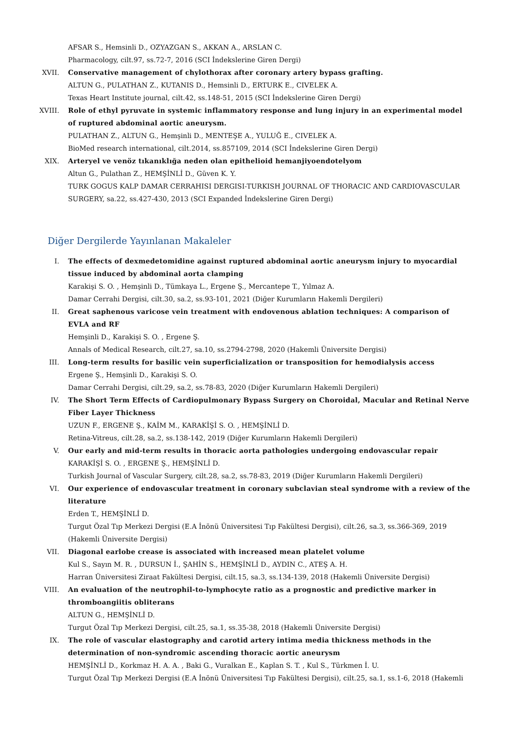AFSAR S., Hemsinli D., OZYAZGAN S., AKKAN A., ARSLAN C.
Pharmacology, cilt.97, ss.72-7, 2016 (SCI İndekslerine Giren Dergi)
XVII. Conservative management of chylothorax after coronary artery bypass grafting.
ALTUN G., PULATHAN Z., KUTANIS D., Hemsinli D., ERTURK E., CIVELEK A.
Texas Heart Institute journal, cilt.42, ss.148-51, 2015 (SCI İndekslerine Giren Dergi)
XVIII. Role of ethyl pyruvate in systemic inflammatory response and lung injury in an experimental model of ruptured abdominal aortic aneurysm.
PULATHAN Z., ALTUN G., Hemşinli D., MENTEŞE A., YULUĞ E., CIVELEK A.
BioMed research international, cilt.2014, ss.857109, 2014 (SCI İndekslerine Giren Dergi)
XIX. Arteryel ve venöz tıkanıklığa neden olan epithelioid hemanjiyoendotelyom
Altun G., Pulathan Z., HEMŞİNLİ D., Güven K. Y.
TURK GOGUS KALP DAMAR CERRAHISI DERGISI-TURKISH JOURNAL OF THORACIC AND CARDIOVASCULAR SURGERY, sa.22, ss.427-430, 2013 (SCI Expanded İndekslerine Giren Dergi)
Diğer Dergilerde Yayınlanan Makaleler
I. The effects of dexmedetomidine against ruptured abdominal aortic aneurysm injury to myocardial tissue induced by abdominal aorta clamping
Karakişi S. O. , Hemşinli D., Tümkaya L., Ergene Ş., Mercantepe T., Yılmaz A.
Damar Cerrahi Dergisi, cilt.30, sa.2, ss.93-101, 2021 (Diğer Kurumların Hakemli Dergileri)
II. Great saphenous varicose vein treatment with endovenous ablation techniques: A comparison of EVLA and RF
Hemşinli D., Karakişi S. O. , Ergene Ş.
Annals of Medical Research, cilt.27, sa.10, ss.2794-2798, 2020 (Hakemli Üniversite Dergisi)
III. Long-term results for basilic vein superficialization or transposition for hemodialysis access
Ergene Ş., Hemşinli D., Karakişi S. O.
Damar Cerrahi Dergisi, cilt.29, sa.2, ss.78-83, 2020 (Diğer Kurumların Hakemli Dergileri)
IV. The Short Term Effects of Cardiopulmonary Bypass Surgery on Choroidal, Macular and Retinal Nerve Fiber Layer Thickness
UZUN F., ERGENE Ş., KAİM M., KARAKİŞİ S. O. , HEMŞİNLİ D.
Retina-Vitreus, cilt.28, sa.2, ss.138-142, 2019 (Diğer Kurumların Hakemli Dergileri)
V. Our early and mid-term results in thoracic aorta pathologies undergoing endovascular repair
KARAKİŞİ S. O. , ERGENE Ş., HEMŞİNLİ D.
Turkish Journal of Vascular Surgery, cilt.28, sa.2, ss.78-83, 2019 (Diğer Kurumların Hakemli Dergileri)
VI. Our experience of endovascular treatment in coronary subclavian steal syndrome with a review of the literature
Erden T., HEMŞİNLİ D.
Turgut Özal Tıp Merkezi Dergisi (E.A İnönü Üniversitesi Tıp Fakültesi Dergisi), cilt.26, sa.3, ss.366-369, 2019 (Hakemli Üniversite Dergisi)
VII. Diagonal earlobe crease is associated with increased mean platelet volume
Kul S., Sayın M. R. , DURSUN İ., ŞAHİN S., HEMŞİNLİ D., AYDIN C., ATEŞ A. H.
Harran Üniversitesi Ziraat Fakültesi Dergisi, cilt.15, sa.3, ss.134-139, 2018 (Hakemli Üniversite Dergisi)
VIII. An evaluation of the neutrophil-to-lymphocyte ratio as a prognostic and predictive marker in thromboangiitis obliterans
ALTUN G., HEMŞİNLİ D.
Turgut Özal Tıp Merkezi Dergisi, cilt.25, sa.1, ss.35-38, 2018 (Hakemli Üniversite Dergisi)
IX. The role of vascular elastography and carotid artery intima media thickness methods in the determination of non-syndromic ascending thoracic aortic aneurysm
HEMŞİNLİ D., Korkmaz H. A. A. , Baki G., Vuralkan E., Kaplan S. T. , Kul S., Türkmen İ. U.
Turgut Özal Tıp Merkezi Dergisi (E.A İnönü Üniversitesi Tıp Fakültesi Dergisi), cilt.25, sa.1, ss.1-6, 2018 (Hakemli